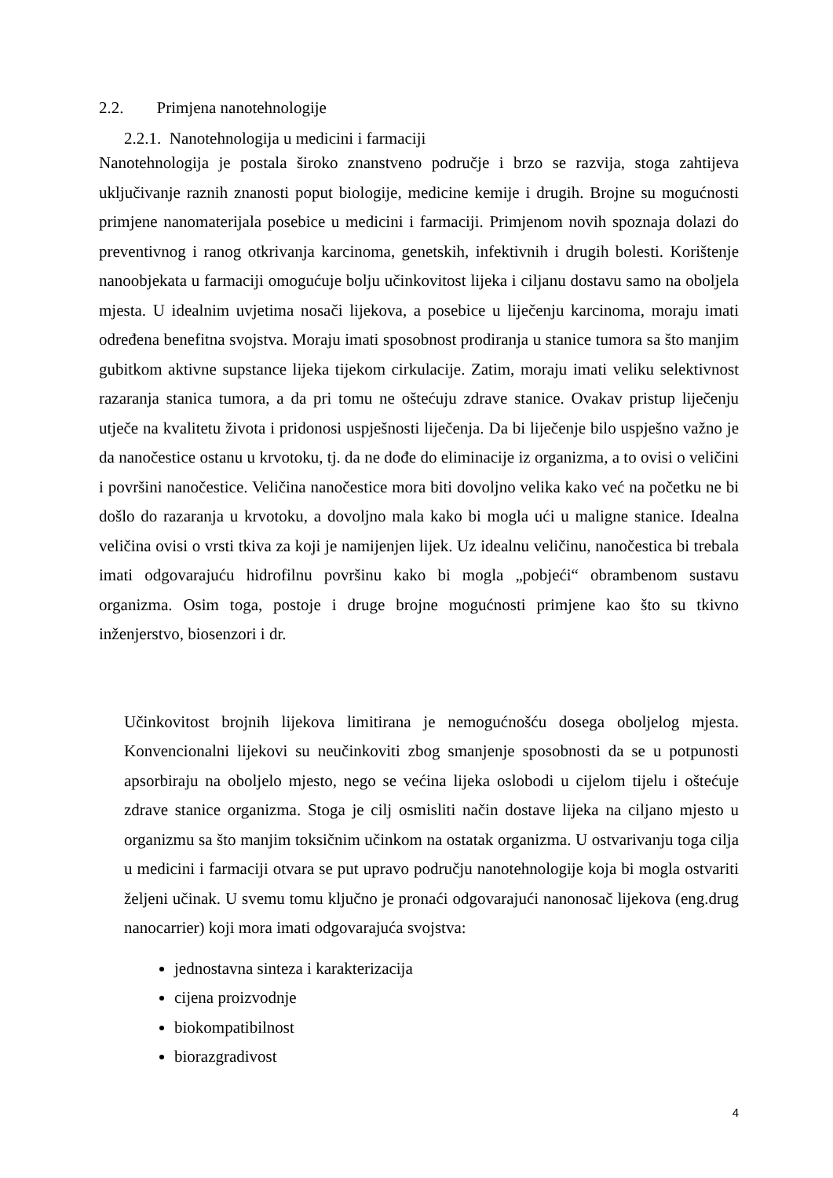2.2. Primjena nanotehnologije
2.2.1. Nanotehnologija u medicini i farmaciji
Nanotehnologija je postala široko znanstveno područje i brzo se razvija, stoga zahtijeva uključivanje raznih znanosti poput biologije, medicine kemije i drugih. Brojne su mogućnosti primjene nanomaterijala posebice u medicini i farmaciji. Primjenom novih spoznaja dolazi do preventivnog i ranog otkrivanja karcinoma, genetskih, infektivnih i drugih bolesti. Korištenje nanoobjekata u farmaciji omogućuje bolju učinkovitost lijeka i ciljanu dostavu samo na oboljela mjesta. U idealnim uvjetima nosači lijekova, a posebice u liječenju karcinoma, moraju imati određena benefitna svojstva. Moraju imati sposobnost prodiranja u stanice tumora sa što manjim gubitkom aktivne supstance lijeka tijekom cirkulacije. Zatim, moraju imati veliku selektivnost razaranja stanica tumora, a da pri tomu ne oštećuju zdrave stanice. Ovakav pristup liječenju utječe na kvalitetu života i pridonosi uspješnosti liječenja. Da bi liječenje bilo uspješno važno je da nanočestice ostanu u krvotoku, tj. da ne dođe do eliminacije iz organizma, a to ovisi o veličini i površini nanočestice. Veličina nanočestice mora biti dovoljno velika kako već na početku ne bi došlo do razaranja u krvotoku, a dovoljno mala kako bi mogla ući u maligne stanice. Idealna veličina ovisi o vrsti tkiva za koji je namijenjen lijek. Uz idealnu veličinu, nanočestica bi trebala imati odgovarajuću hidrofilnu površinu kako bi mogla „pobjeći“ obrambenom sustavu organizma. Osim toga, postoje i druge brojne mogućnosti primjene kao što su tkivno inženjerstvo, biosenzori i dr.
Učinkovitost brojnih lijekova limitirana je nemogućnošću dosega oboljelog mjesta. Konvencionalni lijekovi su neučinkoviti zbog smanjenje sposobnosti da se u potpunosti apsorbiraju na oboljelo mjesto, nego se većina lijeka oslobodi u cijelom tijelu i oštećuje zdrave stanice organizma. Stoga je cilj osmisliti način dostave lijeka na ciljano mjesto u organizmu sa što manjim toksičnim učinkom na ostatak organizma. U ostvarivanju toga cilja u medicini i farmaciji otvara se put upravo području nanotehnologije koja bi mogla ostvariti željeni učinak. U svemu tomu ključno je pronaći odgovarajući nanonosač lijekova (eng.drug nanocarrier) koji mora imati odgovarajuća svojstva:
jednostavna sinteza i karakterizacija
cijena proizvodnje
biokompatibilnost
biorazgradivost
4